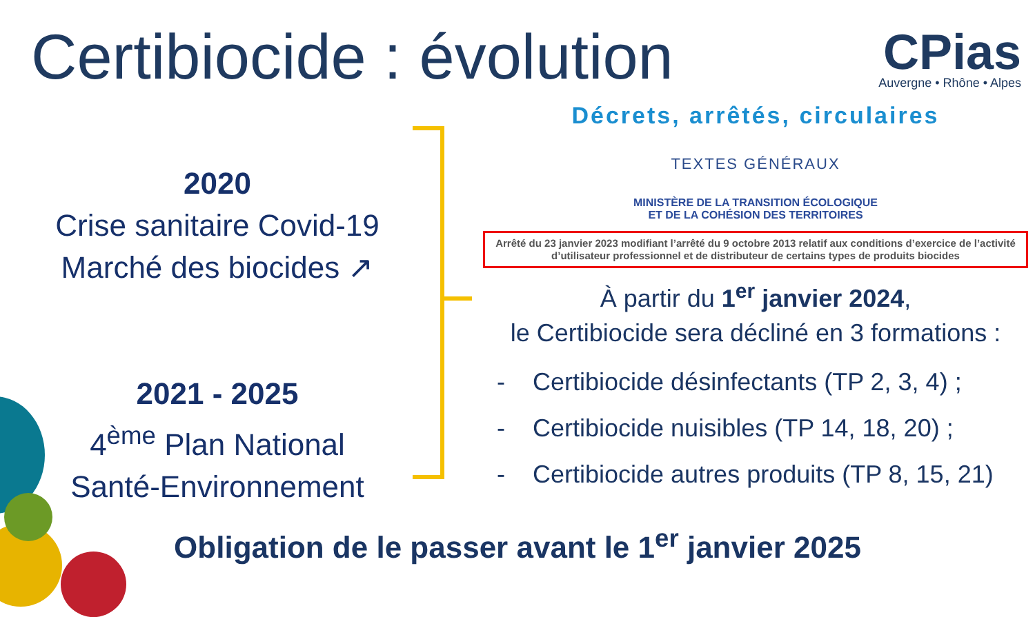Certibiocide : évolution
CPias
Auvergne • Rhône • Alpes
2020
Crise sanitaire Covid-19
Marché des biocides ↗
2021 - 2025
4<sup>ème</sup> Plan National
Santé-Environnement
Décrets, arrêtés, circulaires
TEXTES GÉNÉRAUX
MINISTÈRE DE LA TRANSITION ÉCOLOGIQUE
ET DE LA COHÉSION DES TERRITOIRES
Arrêté du 23 janvier 2023 modifiant l’arrêté du 9 octobre 2013 relatif aux conditions d’exercice de l’activité d’utilisateur professionnel et de distributeur de certains types de produits biocides
À partir du 1<sup>er</sup> janvier 2024,
le Certibiocide sera décliné en 3 formations :
- Certibiocide désinfectants (TP 2, 3, 4) ;
- Certibiocide nuisibles (TP 14, 18, 20) ;
- Certibiocide autres produits (TP 8, 15, 21)
Obligation de le passer avant le 1<sup>er</sup> janvier 2025